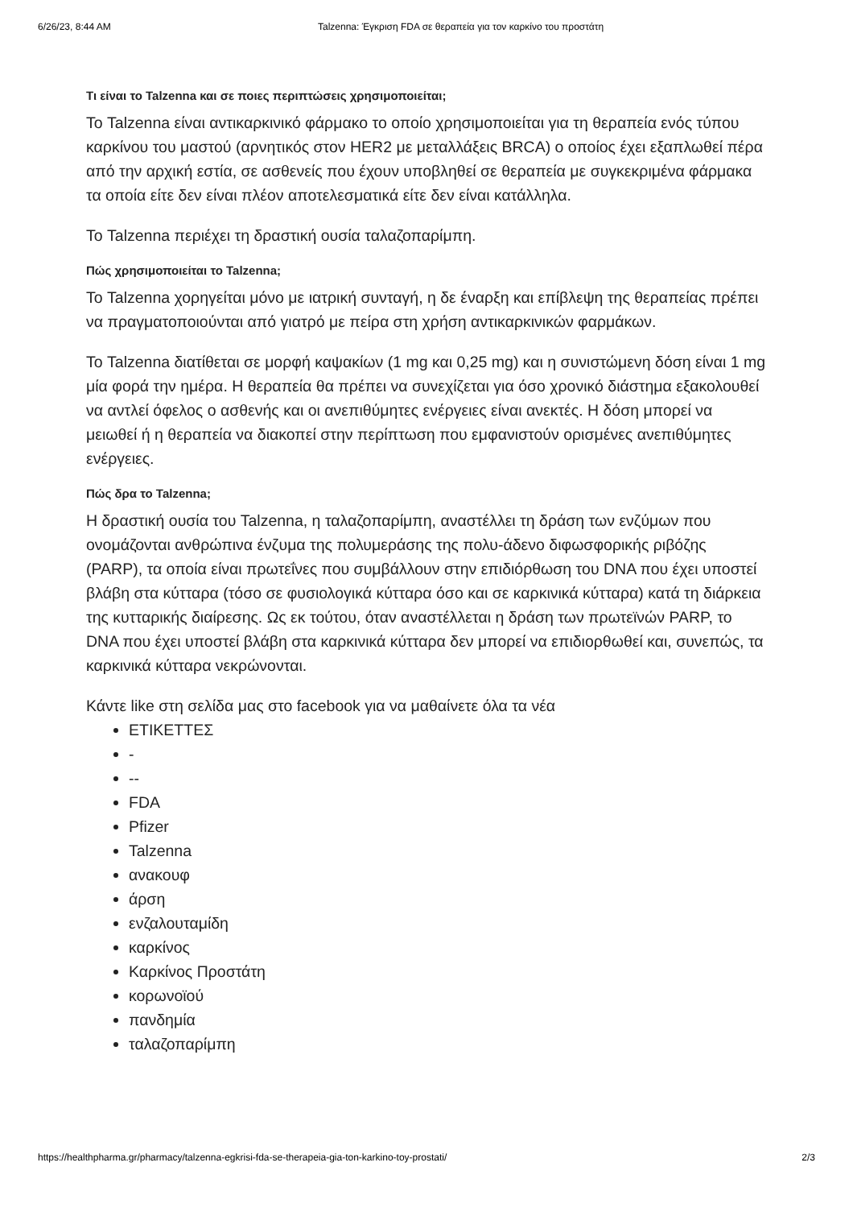6/26/23, 8:44 AM Talzenna: Έγκριση FDA σε θεραπεία για τον καρκίνο του προστάτη
Τι είναι το Talzenna και σε ποιες περιπτώσεις χρησιμοποιείται;
Το Talzenna είναι αντικαρκινικό φάρμακο το οποίο χρησιμοποιείται για τη θεραπεία ενός τύπου καρκίνου του μαστού (αρνητικός στον HER2 με μεταλλάξεις BRCA) ο οποίος έχει εξαπλωθεί πέρα από την αρχική εστία, σε ασθενείς που έχουν υποβληθεί σε θεραπεία με συγκεκριμένα φάρμακα τα οποία είτε δεν είναι πλέον αποτελεσματικά είτε δεν είναι κατάλληλα.
Το Talzenna περιέχει τη δραστική ουσία ταλαζοπαρίμπη.
Πώς χρησιμοποιείται το Talzenna;
Το Talzenna χορηγείται μόνο με ιατρική συνταγή, η δε έναρξη και επίβλεψη της θεραπείας πρέπει να πραγματοποιούνται από γιατρό με πείρα στη χρήση αντικαρκινικών φαρμάκων.
Το Talzenna διατίθεται σε μορφή καψακίων (1 mg και 0,25 mg) και η συνιστώμενη δόση είναι 1 mg μία φορά την ημέρα. Η θεραπεία θα πρέπει να συνεχίζεται για όσο χρονικό διάστημα εξακολουθεί να αντλεί όφελος ο ασθενής και οι ανεπιθύμητες ενέργειες είναι ανεκτές. Η δόση μπορεί να μειωθεί ή η θεραπεία να διακοπεί στην περίπτωση που εμφανιστούν ορισμένες ανεπιθύμητες ενέργειες.
Πώς δρα το Talzenna;
Η δραστική ουσία του Talzenna, η ταλαζοπαρίμπη, αναστέλλει τη δράση των ενζύμων που ονομάζονται ανθρώπινα ένζυμα της πολυμεράσης της πολυ-άδενο διφωσφορικής ριβόζης (PARP), τα οποία είναι πρωτεΐνες που συμβάλλουν στην επιδιόρθωση του DNA που έχει υποστεί βλάβη στα κύτταρα (τόσο σε φυσιολογικά κύτταρα όσο και σε καρκινικά κύτταρα) κατά τη διάρκεια της κυτταρικής διαίρεσης. Ως εκ τούτου, όταν αναστέλλεται η δράση των πρωτεϊνών PARP, το DNA που έχει υποστεί βλάβη στα καρκινικά κύτταρα δεν μπορεί να επιδιορθωθεί και, συνεπώς, τα καρκινικά κύτταρα νεκρώνονται.
Κάντε like στη σελίδα μας στο facebook για να μαθαίνετε όλα τα νέα
ΕΤΙΚΕΤΤΕΣ
-
--
FDA
Pfizer
Talzenna
ανακουφ
άρση
ενζαλουταμίδη
καρκίνος
Καρκίνος Προστάτη
κορωνοϊού
πανδημία
ταλαζοπαρίμπη
https://healthpharma.gr/pharmacy/talzenna-egkrisi-fda-se-therapeia-gia-ton-karkino-toy-prostati/ 2/3